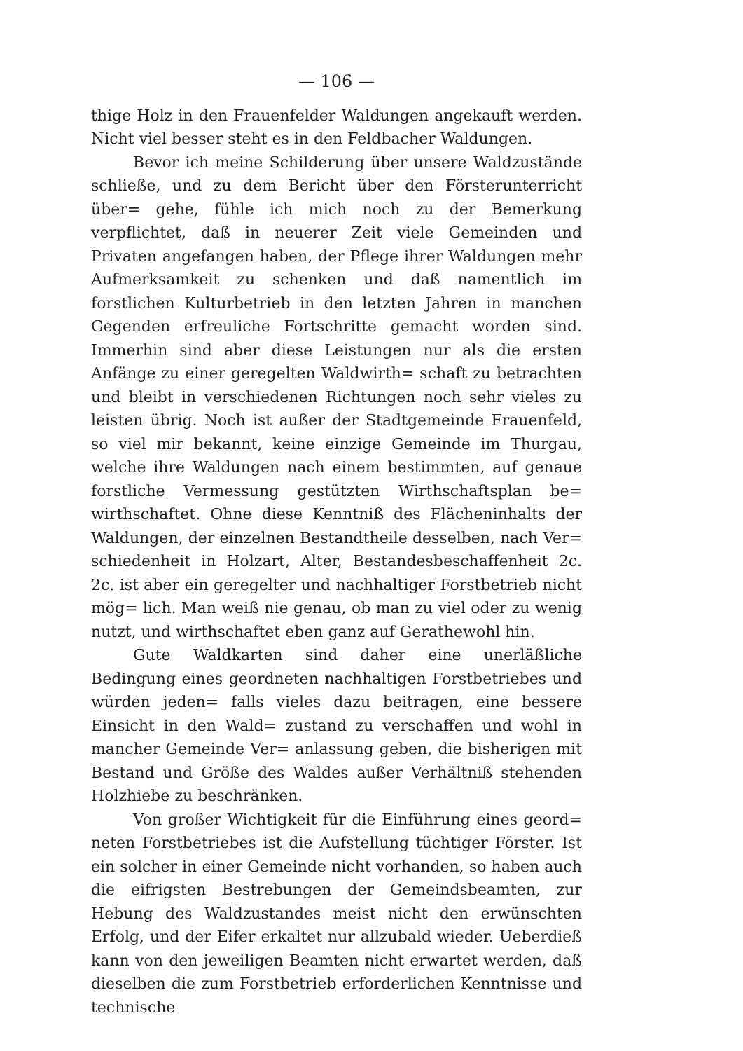— 106 —
thige Holz in den Frauenfelder Waldungen angekauft werden. Nicht viel besser steht es in den Feldbacher Waldungen.
Bevor ich meine Schilderung über unsere Waldzustände schließe, und zu dem Bericht über den Försterunterricht über= gehe, fühle ich mich noch zu der Bemerkung verpflichtet, daß in neuerer Zeit viele Gemeinden und Privaten angefangen haben, der Pflege ihrer Waldungen mehr Aufmerksamkeit zu schenken und daß namentlich im forstlichen Kulturbetrieb in den letzten Jahren in manchen Gegenden erfreuliche Fortschritte gemacht worden sind. Immerhin sind aber diese Leistungen nur als die ersten Anfänge zu einer geregelten Waldwirth= schaft zu betrachten und bleibt in verschiedenen Richtungen noch sehr vieles zu leisten übrig. Noch ist außer der Stadtgemeinde Frauenfeld, so viel mir bekannt, keine einzige Gemeinde im Thurgau, welche ihre Waldungen nach einem bestimmten, auf genaue forstliche Vermessung gestützten Wirthschaftsplan be= wirthschaftet. Ohne diese Kenntniß des Flächeninhalts der Waldungen, der einzelnen Bestandtheile desselben, nach Ver= schiedenheit in Holzart, Alter, Bestandesbeschaffenheit 2c. 2c. ist aber ein geregelter und nachhaltiger Forstbetrieb nicht mög= lich. Man weiß nie genau, ob man zu viel oder zu wenig nutzt, und wirthschaftet eben ganz auf Gerathewohl hin.
Gute Waldkarten sind daher eine unerläßliche Bedingung eines geordneten nachhaltigen Forstbetriebes und würden jeden= falls vieles dazu beitragen, eine bessere Einsicht in den Wald= zustand zu verschaffen und wohl in mancher Gemeinde Ver= anlassung geben, die bisherigen mit Bestand und Größe des Waldes außer Verhältniß stehenden Holzhiebe zu beschränken.
Von großer Wichtigkeit für die Einführung eines geord= neten Forstbetriebes ist die Aufstellung tüchtiger Förster. Ist ein solcher in einer Gemeinde nicht vorhanden, so haben auch die eifrigsten Bestrebungen der Gemeindsbeamten, zur Hebung des Waldzustandes meist nicht den erwünschten Erfolg, und der Eifer erkaltet nur allzubald wieder. Ueberdieß kann von den jeweiligen Beamten nicht erwartet werden, daß dieselben die zum Forstbetrieb erforderlichen Kenntnisse und technische